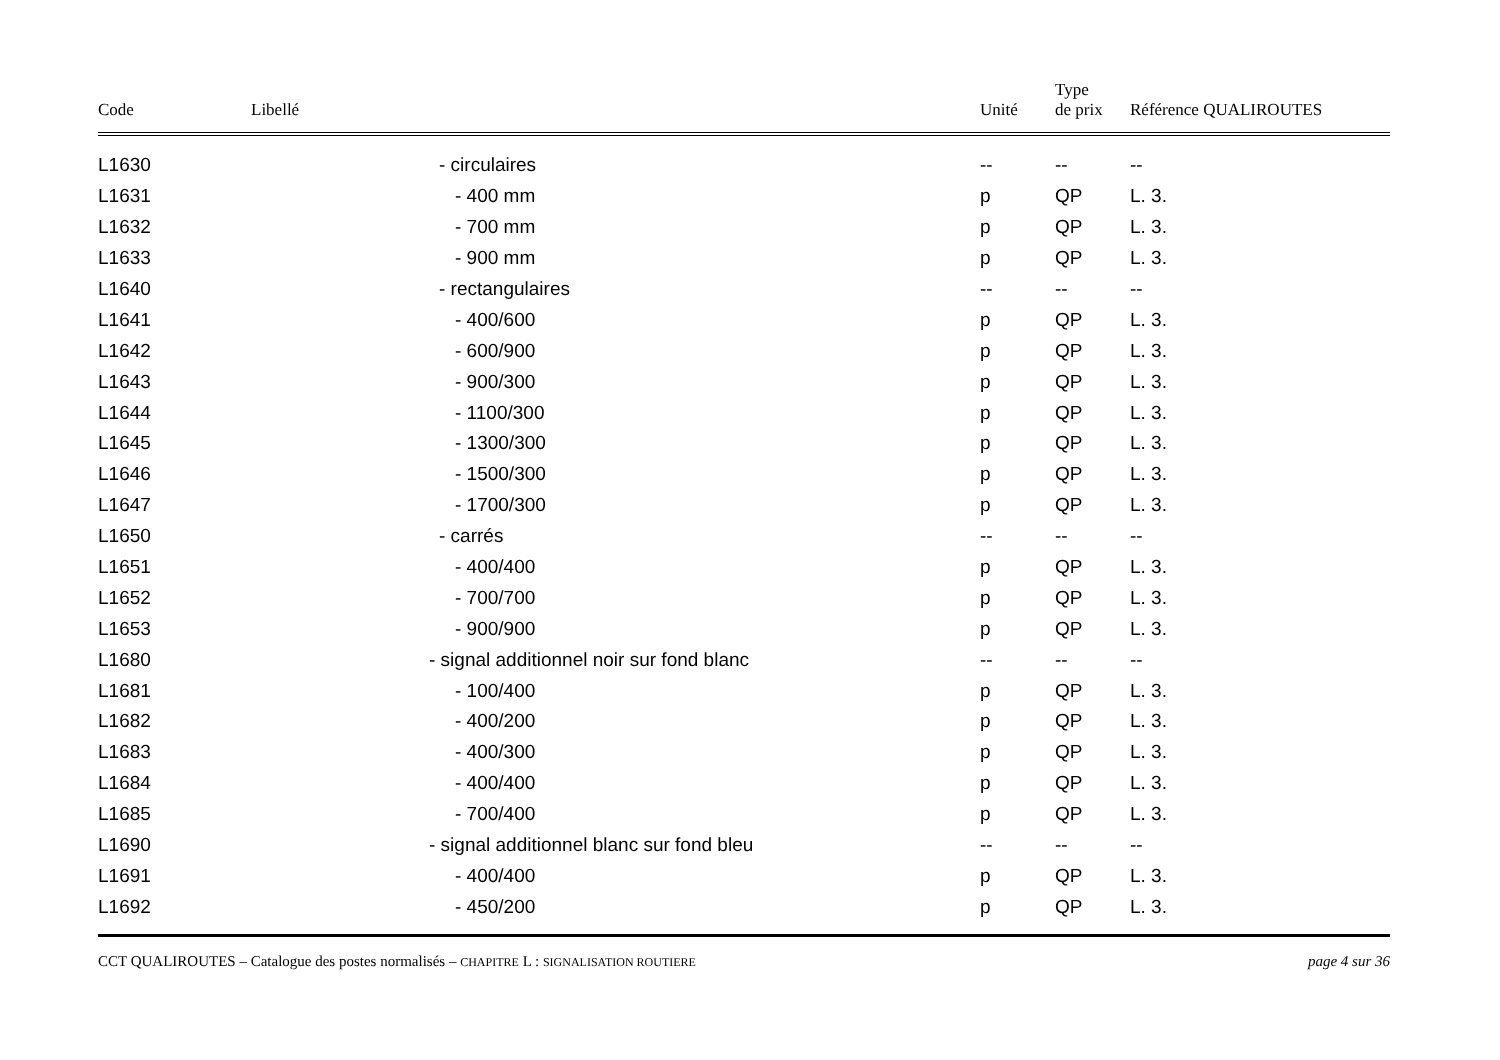| Code | Libellé | Unité | Type de prix | Référence QUALIROUTES |
| --- | --- | --- | --- | --- |
| L1630 | - circulaires | -- | -- | -- |
| L1631 | - 400 mm | p | QP | L. 3. |
| L1632 | - 700 mm | p | QP | L. 3. |
| L1633 | - 900 mm | p | QP | L. 3. |
| L1640 | - rectangulaires | -- | -- | -- |
| L1641 | - 400/600 | p | QP | L. 3. |
| L1642 | - 600/900 | p | QP | L. 3. |
| L1643 | - 900/300 | p | QP | L. 3. |
| L1644 | - 1100/300 | p | QP | L. 3. |
| L1645 | - 1300/300 | p | QP | L. 3. |
| L1646 | - 1500/300 | p | QP | L. 3. |
| L1647 | - 1700/300 | p | QP | L. 3. |
| L1650 | - carrés | -- | -- | -- |
| L1651 | - 400/400 | p | QP | L. 3. |
| L1652 | - 700/700 | p | QP | L. 3. |
| L1653 | - 900/900 | p | QP | L. 3. |
| L1680 | - signal additionnel noir sur fond blanc | -- | -- | -- |
| L1681 | - 100/400 | p | QP | L. 3. |
| L1682 | - 400/200 | p | QP | L. 3. |
| L1683 | - 400/300 | p | QP | L. 3. |
| L1684 | - 400/400 | p | QP | L. 3. |
| L1685 | - 700/400 | p | QP | L. 3. |
| L1690 | - signal additionnel blanc sur fond bleu | -- | -- | -- |
| L1691 | - 400/400 | p | QP | L. 3. |
| L1692 | - 450/200 | p | QP | L. 3. |
CCT QUALIROUTES – Catalogue des postes normalisés – CHAPITRE L : SIGNALISATION ROUTIERE page 4 sur 36